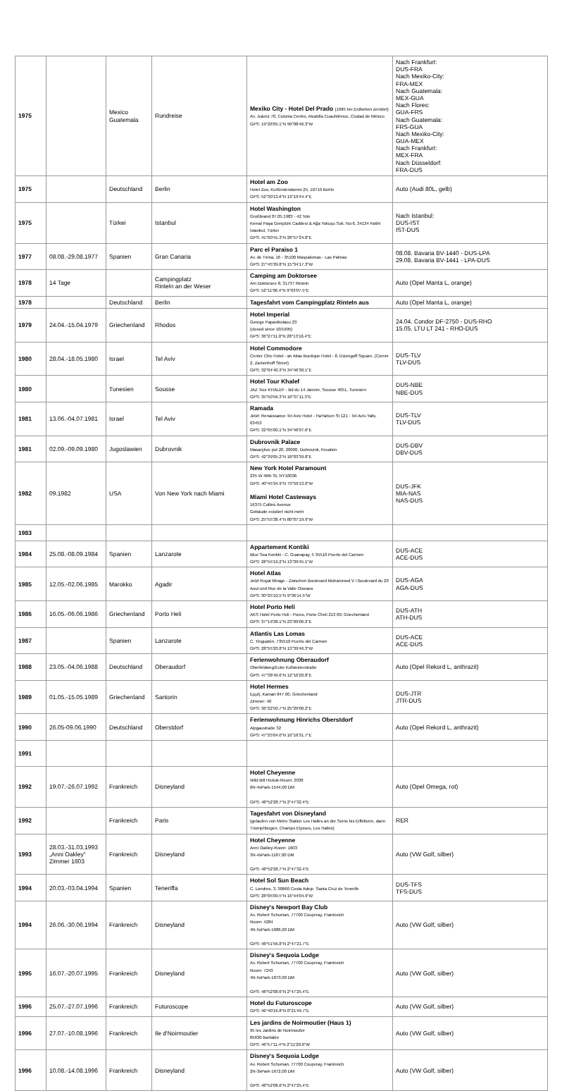| 1975 | | Mexico Guatemala | Rundreise | Mexiko City - Hotel Del Prado (1985 bei Erdbeben zerstört) Av. Juárez 70, Colonia Centro, Alcaldía Cuauhtémoc, Ciudad de México GPS: 19°26'05.1"N 99°08'46.3"W | Nach Frankfurt: DUS-FRA Nach Mexiko-City: FRA-MEX Nach Guatemala: MEX-GUA Nach Flores: GUA-FRS Nach Guatemala: FRS-GUA Nach Mexiko-City: GUA-MEX Nach Frankfurt: MEX-FRA Nach Düsseldorf: FRA-DUS |
| 1975 | | Deutschland | Berlin | Hotel am Zoo Hotel Zoo, Kurfürstendamm 25, 10719 Berlin GPS: 52°30'13.6"N 13°19'44.4"E | Auto (Audi 80L, gelb) |
| 1975 | | Türkei | Istanbul | Hotel Washington Großbrand 07.05.1983 - 42 Tote Kemal Paşa Gençtürk Caddesi & Ağa Yokuşu Sok. No:6, 34134 Fatih/İstanbul, Türkei GPS: 41°00'41.3"N 28°57'24.8"E | Nach Istanbul: DUS-IST IST-DUS |
| 1977 | 08.08.-29.08.1977 | Spanien | Gran Canaria | Parc el Paraiso 1 Av. de Tirma, 16 - 35100 Maspalomas - Las Palmas GPS: 27°45'39.8"N 15°34'17.3"W | 08.08. Bavaria BV-1440 - DUS-LPA 29.08. Bavaria BV-1441 - LPA-DUS |
| 1978 | 14 Tage | | Campingplatz Rinteln an der Weser | Camping am Doktorsee Am Doktorsee 8, 31737 Rinteln GPS: 52°11'06.4"N 9°03'07.5"E | Auto (Opel Manta L, orange) |
| 1978 | | Deutschland | Berlin | Tagesfahrt vom Campingplatz Rinteln aus | Auto (Opel Manta L, orange) |
| 1979 | 24.04.-15.04.1979 | Griechenland | Rhodos | Hotel Imperial George Papanikolaou 23 (closed since 10/1995) GPS: 36°27'11.0"N 28°13'16.4"E | 24.04. Condor DF-2750 - DUS-RHO 15.05. LTU LT 241 - RHO-DUS |
| 1980 | 28.04.-18.05.1980 | Israel | Tel Aviv | Hotel Commodore Center Chic Hotel - an Atlas Boutique Hotel - 8, Dizengoff Square, (Corner 2, Zamenhoff Street) GPS: 32°04'40.3"N 34°46'30.1"E | DUS-TLV TLV-DUS |
| 1980 | | Tunesien | Sousse | Hotel Tour Khalef JAZ Tour KHALEF - Bd du 14 Janvier, Sousse 4051, Tunesien GPS: 35°50'56.3"N 10°37'11.3"E | DUS-NBE NBE-DUS |
| 1981 | 13.06.-04.07.1981 | Israel | Tel Aviv | Ramada Jetzt: Renaissance Tel Aviv Hotel - HaYarkon St 121 - Tel Aviv-Yafo, 63453 GPS: 32°05'00.1"N 34°46'07.6"E | DUS-TLV TLV-DUS |
| 1981 | 02.09.-09.09.1980 | Jugoslawien | Dubrovnik | Dubrovnik Palace Masarykov put 20, 20000, Dubrovnik, Kroatien GPS: 42°39'05.2"N 18°03'39.8"E | DUS-DBV DBV-DUS |
| 1982 | 09.1982 | USA | Von New York nach Miami | New York Hotel Paramount 235 W 46th St, NY10036 GPS: 40°45'34.9"N 73°59'13.0"W Miami Hotel Casteways 16375 Collins Avenue Gebäude existiert nicht mehr GPS: 25°55'38.4"N 80°07'19.9"W | DUS-JFK MIA-NAS NAS-DUS |
| 1983 | | | | | |
| 1984 | 25.08.-08.09.1984 | Spanien | Lanzarote | Appartement Kontiki Blue Sea Kontiki - C. Guanapay, 5 35510 Puerto del Carmen GPS: 28°55'19.2"N 13°39'45.1"W | DUS-ACE ACE-DUS |
| 1985 | 12.05.-02.06.1985 | Marokko | Agadir | Hotel Atlas Jetzt Royal Mirage - Zwischen Boulevard Mohammed V / Boulevard du 20 Aout und Rue de la Valle Oiseaux GPS: 30°25'10.5"N 9°36'14.5"W | DUS-AGA AGA-DUS |
| 1986 | 16.05.-06.06.1986 | Griechenland | Porto Heli | Hotel Porto Heli AKS Hotel Porto Heli - Poros, Porto Cheli 213 00, Griechenland GPS: 37°19'38.1"N 23°09'06.2"E | DUS-ATH ATH-DUS |
| 1987 | | Spanien | Lanzarote | Atlantis Las Lomas C. Tinguatón, 735510 Puerto del Carmen GPS: 28°55'20.8"N 13°39'46.3"W | DUS-ACE ACE-DUS |
| 1988 | 23.05.-04.06.1988 | Deutschland | Oberaudorf | Ferienwohnung Oberaudorf Oberfeldweg/Ecke Kufsteinerstraße GPS: 47°38'49.6"N 12°10'20.8"E | Auto (Opel Rekord L, anthrazit) |
| 1989 | 01.05.-15.05.1989 | Griechenland | Santorin | Hotel Hermes Ερμή, Kamari 847 00, Griechenland Zimmer: 40 GPS: 36°22'50.7"N 25°29'00.2"E | DUS-JTR JTR-DUS |
| 1990 | 26.05-09.06.1990 | Deutschland | Oberstdorf | Ferienwohnung Hinrichs Oberstdorf Alpgaustraße 32 GPS: 47°25'04.0"N 10°16'31.7"E | Auto (Opel Rekord L, anthrazit) |
| 1991 | | | | | |
| 1992 | 19.07.-26.07.1992 | Frankreich | Disneyland | Hotel Cheyenne Wild Bill Hickok-Room: 2038 6N-4xPark-1544,00 DM GPS: 48°52'28.7"N 2°47'32.4"E | Auto (Opel Omega, rot) |
| 1992 | | Frankreich | Paris | Tagesfahrt von Disneyland (gelaufen von Metro Station Les Halles an der Seine bis Eiffelturm, dann Triumphbogen, Champs Elysses, Les Halles) | RER |
| 1993 | 28.03.-31.03.1993 „Anni Oakley“ Zimmer 1603 | Frankreich | Disneyland | Hotel Cheyenne Anni Oakley-Room: 1603 3N-4xPark-1187,00 DM GPS: 48°52'28.7"N 2°47'32.4"E | Auto (VW Golf, silber) |
| 1994 | 20.03.-03.04.1994 | Spanien | Teneriffa | Hotel Sol Sun Beach C. Londres, 3, 38660 Costa Adeje, Santa Cruz de Tenerife GPS: 28°05'09.5"N 16°44'04.9"W | DUS-TFS TFS-DUS |
| 1994 | 26.06.-30.06.1994 | Frankreich | Disneyland | Disney's Newport Bay Club Av. Robert Schuman, 77700 Coupvray, Frankreich Room: 4284 4N-5xPark-1686,00 DM GPS: 48°51'56.8"N 2°47'21.7"E | Auto (VW Golf, silber) |
| 1995 | 16.07.-20.07.1995 | Frankreich | Disneyland | Disney's Sequoia Lodge Av. Robert Schuman, 77700 Coupvray, Frankreich Room: 7243 4N-5xPark-1873,00 DM GPS: 48°52'08.6"N 2°47'25.4"E | Auto (VW Golf, silber) |
| 1996 | 25.07.-27.07.1996 | Frankreich | Futuroscope | Hotel du Futuroscope GPS: 46°40'16.8"N 0°21'49.7"E | Auto (VW Golf, silber) |
| 1996 | 27.07.-10.08.1996 | Frankreich | Ile d'Noirmoutier | Les jardins de Noirmoutier (Haus 1) 95 les Jardins de Noirmoutier 85630 Barbâtre GPS: 46°57'11.4"N 2°11'20.6"W | Auto (VW Golf, silber) |
| 1996 | 10.08.-14.08.1996 | Frankreich | Disneyland | Disney's Sequoia Lodge Av. Robert Schuman, 77700 Coupvray, Frankreich 2N-3xPark-1672,00 DM GPS: 48°52'08.6"N 2°47'25.4"E | Auto (VW Golf, silber) |